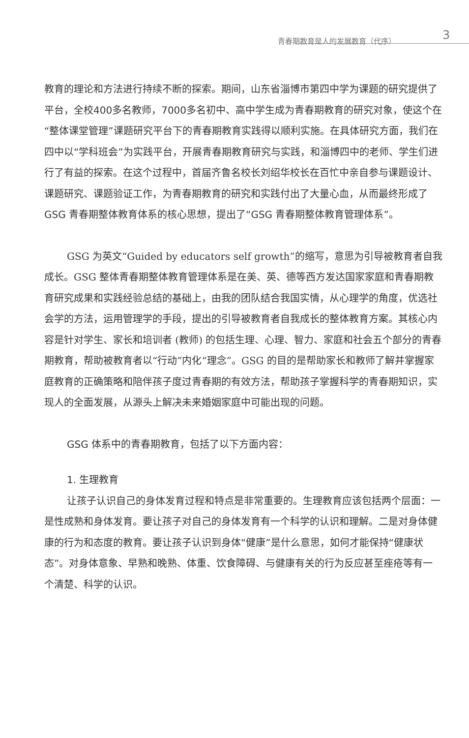青春期教育是人的发展教育（代序） 3
教育的理论和方法进行持续不断的探索。期间，山东省淄博市第四中学为课题的研究提供了平台，全校400多名教师，7000多名初中、高中学生成为青春期教育的研究对象，使这个在“整体课堂管理”课题研究平台下的青春期教育实践得以顺利实施。在具体研究方面，我们在四中以“学科班会”为实践平台，开展青春期教育研究与实践，和淄博四中的老师、学生们进行了有益的探索。在这个过程中，首届齐鲁名校长刘绍华校长在百忙中亲自参与课题设计、课题研究、课题验证工作，为青春期教育的研究和实践付出了大量心血，从而最终形成了 GSG 青春期整体教育体系的核心思想，提出了“GSG 青春期整体教育管理体系”。
GSG 为英文“Guided by educators self growth”的缩写，意思为引导被教育者自我成长。GSG 整体青春期整体教育管理体系是在美、英、德等西方发达国家家庭和青春期教育研究成果和实践经验总结的基础上，由我的团队结合我国实情，从心理学的角度，优选社会学的方法，运用管理学的手段，提出的引导被教育者自我成长的整体教育方案。其核心内容是针对学生、家长和培训者 (教师) 的包括生理、心理、智力、家庭和社会五个部分的青春期教育，帮助被教育者以“行动”内化“理念”。GSG 的目的是帮助家长和教师了解并掌握家庭教育的正确策略和陪伴孩子度过青春期的有效方法，帮助孩子掌握科学的青春期知识，实现人的全面发展，从源头上解决未来婚姻家庭中可能出现的问题。
GSG 体系中的青春期教育，包括了以下方面内容：
1. 生理教育
让孩子认识自己的身体发育过程和特点是非常重要的。生理教育应该包括两个层面：一是性成熟和身体发育。要让孩子对自己的身体发育有一个科学的认识和理解。二是对身体健康的行为和态度的教育。要让孩子认识到身体“健康”是什么意思，如何才能保持“健康状态”。对身体意象、早熟和晚熟、体重、饮食障碍、与健康有关的行为反应甚至痤疮等有一个清楚、科学的认识。